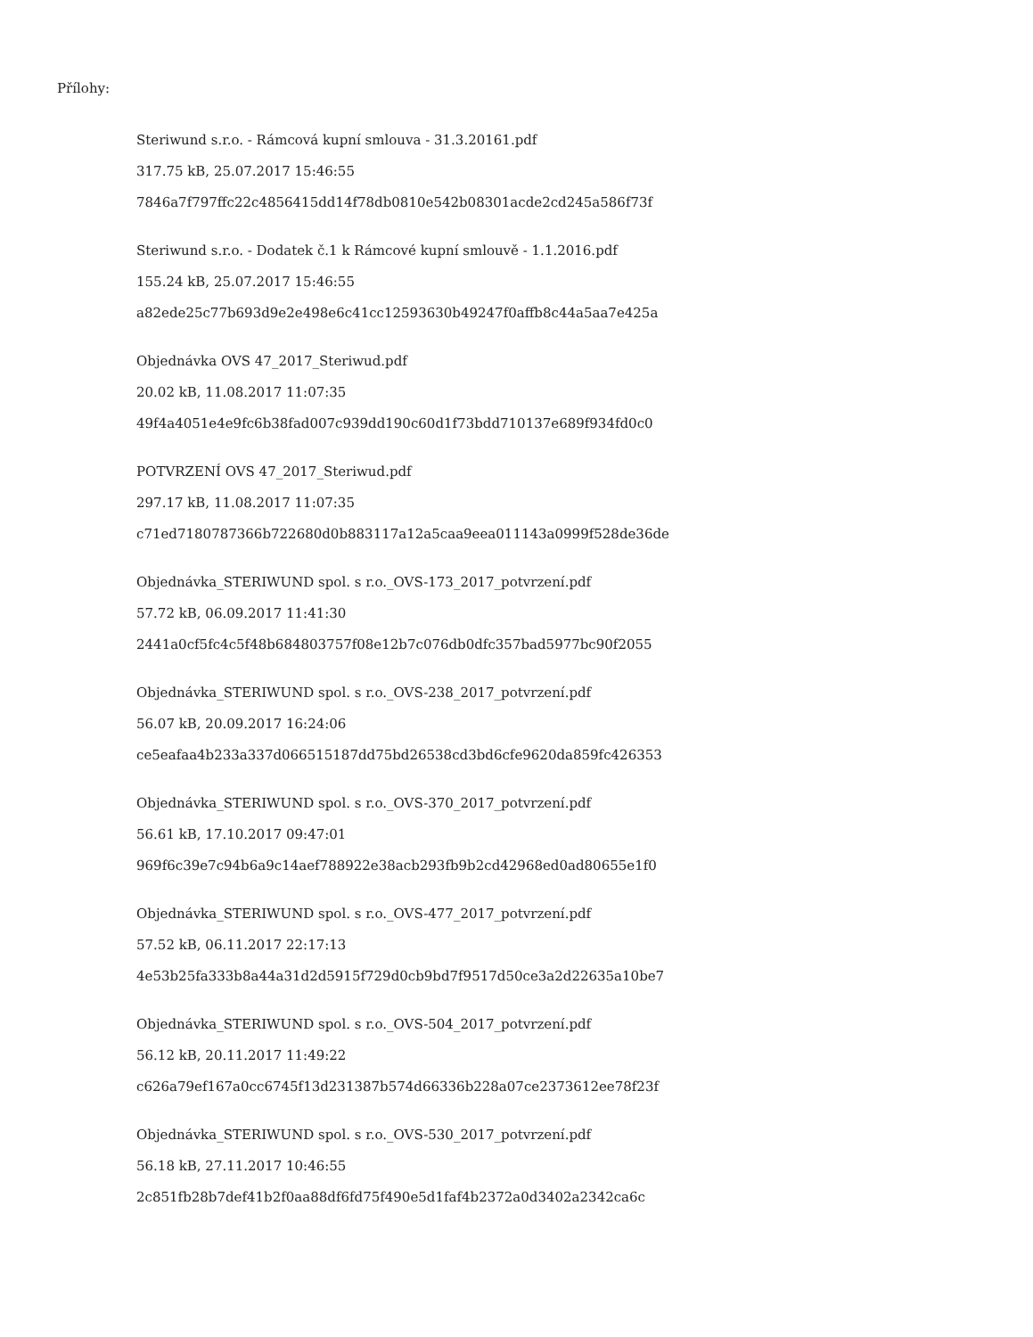Přílohy:
Steriwund s.r.o. - Rámcová kupní smlouva - 31.3.20161.pdf
317.75 kB, 25.07.2017 15:46:55
7846a7f797ffc22c4856415dd14f78db0810e542b08301acde2cd245a586f73f
Steriwund s.r.o. - Dodatek č.1 k Rámcové kupní smlouvě - 1.1.2016.pdf
155.24 kB, 25.07.2017 15:46:55
a82ede25c77b693d9e2e498e6c41cc12593630b49247f0affb8c44a5aa7e425a
Objednávka OVS 47_2017_Steriwud.pdf
20.02 kB, 11.08.2017 11:07:35
49f4a4051e4e9fc6b38fad007c939dd190c60d1f73bdd710137e689f934fd0c0
POTVRZENÍ OVS 47_2017_Steriwud.pdf
297.17 kB, 11.08.2017 11:07:35
c71ed7180787366b722680d0b883117a12a5caa9eea011143a0999f528de36de
Objednávka_STERIWUND spol. s r.o._OVS-173_2017_potvrzení.pdf
57.72 kB, 06.09.2017 11:41:30
2441a0cf5fc4c5f48b684803757f08e12b7c076db0dfc357bad5977bc90f2055
Objednávka_STERIWUND spol. s r.o._OVS-238_2017_potvrzení.pdf
56.07 kB, 20.09.2017 16:24:06
ce5eafaa4b233a337d066515187dd75bd26538cd3bd6cfe9620da859fc426353
Objednávka_STERIWUND spol. s r.o._OVS-370_2017_potvrzení.pdf
56.61 kB, 17.10.2017 09:47:01
969f6c39e7c94b6a9c14aef788922e38acb293fb9b2cd42968ed0ad80655e1f0
Objednávka_STERIWUND spol. s r.o._OVS-477_2017_potvrzení.pdf
57.52 kB, 06.11.2017 22:17:13
4e53b25fa333b8a44a31d2d5915f729d0cb9bd7f9517d50ce3a2d22635a10be7
Objednávka_STERIWUND spol. s r.o._OVS-504_2017_potvrzení.pdf
56.12 kB, 20.11.2017 11:49:22
c626a79ef167a0cc6745f13d231387b574d66336b228a07ce2373612ee78f23f
Objednávka_STERIWUND spol. s r.o._OVS-530_2017_potvrzení.pdf
56.18 kB, 27.11.2017 10:46:55
2c851fb28b7def41b2f0aa88df6fd75f490e5d1faf4b2372a0d3402a2342ca6c